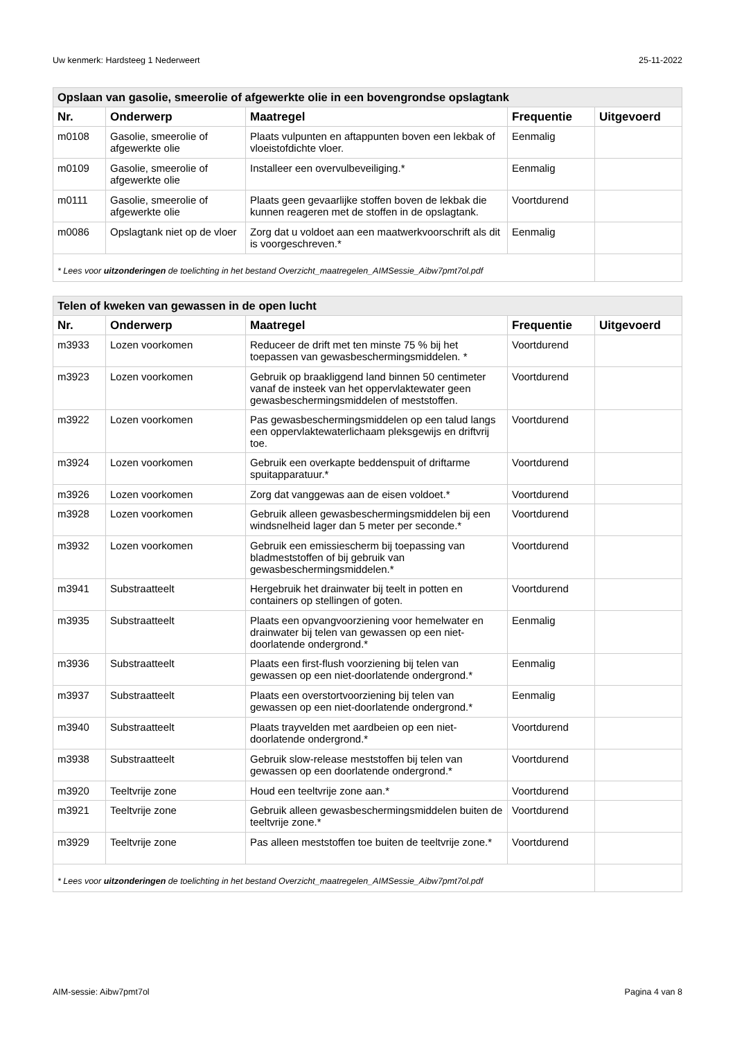Uw kenmerk: Hardsteeg 1 Nederweert 25-11-2022
| Opslaan van gasolie, smeerolie of afgewerkte olie in een bovengrondse opslagtank | | | | |
| --- | --- | --- | --- | --- |
| Nr. | Onderwerp | Maatregel | Frequentie | Uitgevoerd |
| m0108 | Gasolie, smeerolie of afgewerkte olie | Plaats vulpunten en aftappunten boven een lekbak of vloeistofdichte vloer. | Eenmalig | |
| m0109 | Gasolie, smeerolie of afgewerkte olie | Installeer een overvulbeveiliging.* | Eenmalig | |
| m0111 | Gasolie, smeerolie of afgewerkte olie | Plaats geen gevaarlijke stoffen boven de lekbak die kunnen reageren met de stoffen in de opslagtank. | Voortdurend | |
| m0086 | Opslagtank niet op de vloer | Zorg dat u voldoet aan een maatwerkvoorschrift als dit is voorgeschreven.* | Eenmalig | |
| * Lees voor uitzonderingen de toelichting in het bestand Overzicht_maatregelen_AIMSessie_Aibw7pmt7ol.pdf | | | | |
| Telen of kweken van gewassen in de open lucht | | | | |
| --- | --- | --- | --- | --- |
| Nr. | Onderwerp | Maatregel | Frequentie | Uitgevoerd |
| m3933 | Lozen voorkomen | Reduceer de drift met ten minste 75 % bij het toepassen van gewasbeschermingsmiddelen. * | Voortdurend | |
| m3923 | Lozen voorkomen | Gebruik op braakliggend land binnen 50 centimeter vanaf de insteek van het oppervlaktewater geen gewasbeschermingsmiddelen of meststoffen. | Voortdurend | |
| m3922 | Lozen voorkomen | Pas gewasbeschermingsmiddelen op een talud langs een oppervlaktewaterlichaam pleksgewijs en driftvrij toe. | Voortdurend | |
| m3924 | Lozen voorkomen | Gebruik een overkapte beddenspuit of driftarme spuitapparatuur.* | Voortdurend | |
| m3926 | Lozen voorkomen | Zorg dat vanggewas aan de eisen voldoet.* | Voortdurend | |
| m3928 | Lozen voorkomen | Gebruik alleen gewasbeschermingsmiddelen bij een windsnelheid lager dan 5 meter per seconde.* | Voortdurend | |
| m3932 | Lozen voorkomen | Gebruik een emissiescherm bij toepassing van bladmeststoffen of bij gebruik van gewasbeschermingsmiddelen.* | Voortdurend | |
| m3941 | Substraatteelt | Hergebruik het drainwater bij teelt in potten en containers op stellingen of goten. | Voortdurend | |
| m3935 | Substraatteelt | Plaats een opvangvoorziening voor hemelwater en drainwater bij telen van gewassen op een niet-doorlatende ondergrond.* | Eenmalig | |
| m3936 | Substraatteelt | Plaats een first-flush voorziening bij telen van gewassen op een niet-doorlatende ondergrond.* | Eenmalig | |
| m3937 | Substraatteelt | Plaats een overstortvoorziening bij telen van gewassen op een niet-doorlatende ondergrond.* | Eenmalig | |
| m3940 | Substraatteelt | Plaats trayvelden met aardbeien op een niet-doorlatende ondergrond.* | Voortdurend | |
| m3938 | Substraatteelt | Gebruik slow-release meststoffen bij telen van gewassen op een doorlatende ondergrond.* | Voortdurend | |
| m3920 | Teeltvrije zone | Houd een teeltvrije zone aan.* | Voortdurend | |
| m3921 | Teeltvrije zone | Gebruik alleen gewasbeschermingsmiddelen buiten de teeltvrije zone.* | Voortdurend | |
| m3929 | Teeltvrije zone | Pas alleen meststoffen toe buiten de teeltvrije zone.* | Voortdurend | |
| * Lees voor uitzonderingen de toelichting in het bestand Overzicht_maatregelen_AIMSessie_Aibw7pmt7ol.pdf | | | | |
AIM-sessie: Aibw7pmt7ol Pagina 4 van 8